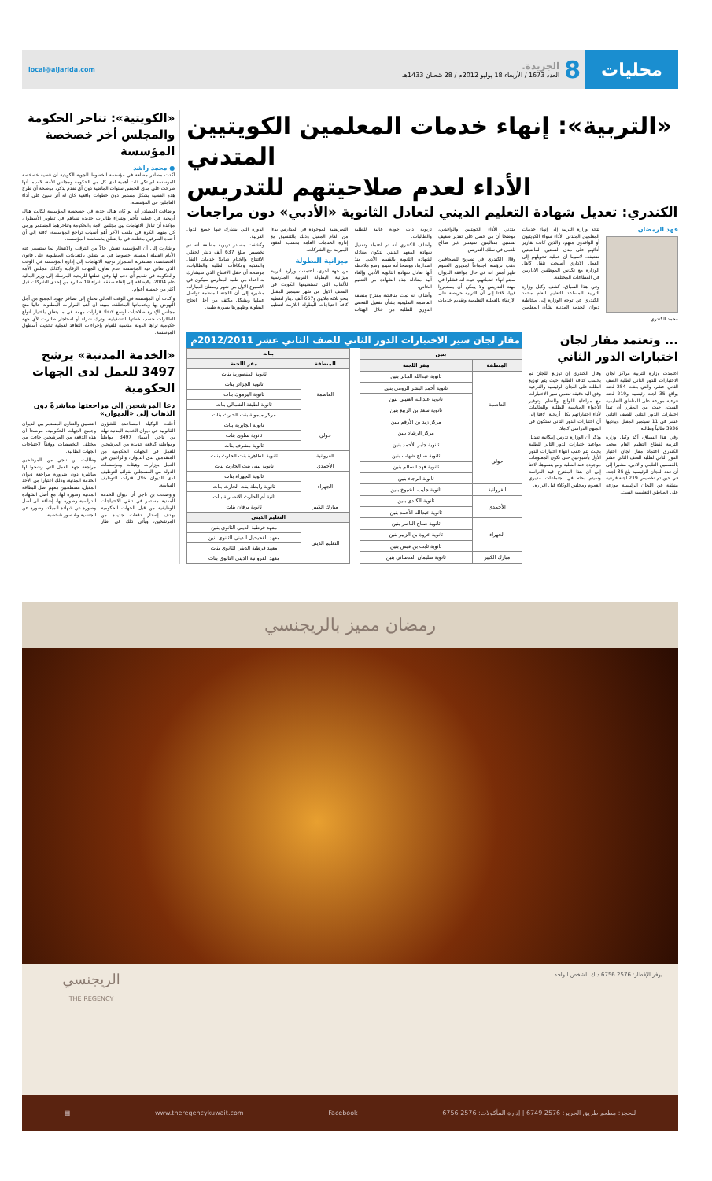محليات
8
الجريدة.
العدد 1673 / الأربعاء 18 يوليو 2012م / 28 شعبان 1433هـ
local@aljarida.com
«التربية»: إنهاء خدمات المعلمين الكويتيين المتدني
الأداء لعدم صلاحيتهم للتدريس
الكندري: تعديل شهادة التعليم الديني لتعادل الثانوية «الأدبي» دون مراجعات
فهد الرمضان
محمد الكندري
تتجه وزارة التربية إلى إنهاء خدمات المعلمين المتدني الأداء سواء الكويتيون أو الوافدون منهم، والذين كانت تقارير أدائهم على مدى السنتين الماضيتين ضعيفة، لاسيما أن عملية تحويلهم إلى العمل الاداري أصبحت تثقل كاهل الوزارة مع تكدس الموظفين الاداريين في القطاعات المختلفة.
وفي هذا السياق، كشف وكيل وزارة التربية المساعد للتعليم العام محمد الكندري عن توجه الوزارة إلى مخاطبة ديوان الخدمة المدنية بشأن المعلمين متدني الأداء الكويتيين والوافدين، موضحا أن من حصل على تقدير ضعيف لسنتين متتاليتين سيعتبر غير صالح للعمل في سلك التدريس.
وقال الكندري في تصريح للصحافيين عقب ترؤسه اجتماعاً لمديري العموم ظهر أمس انه في حال موافقة الديوان سيتم انهاء خدماتهم، حيث انه فشلوا في مهنة التدريس ولا يمكن أن يستمروا فيها، لافتا إلى أن التربية حريصة على الارتقاء بالعملية التعليمية وتقديم خدمات تربوية ذات جودة عالية للطلبة والطالبات.
وأضاف الكندري أنه تم اعتماد وتعديل شهادة المعهد الديني لتكون معادلة لشهادة الثانوية بالقسم الأدبي منذ اصدارها، موضحا أنه سيتم وضع ملاحظة أنها تعادل شهادة الثانوية الأدبي وإلغاء آلية معادلة هذه الشهادة من التعليم الخاص.
وأضاف أنه تمت مناقشة مقترح منطقة العاصمة التعليمية بشأن تفعيل الفحص الدوري للطلبة من خلال الهيئات التمريضية الموجودة في المدارس بدءا من العام المقبل وذلك بالتنسيق مع إدارة الخدمات العامة بحسب العقود المبرمة مع الشركات.
ميزانية البطولة
من جهة اخرى، اعتمدت وزارة التربية ميزانية البطولة العربية المدرسية للألعاب التي تستضيفها الكويت في النصف الاول من شهر سبتمبر المقبل بنحو ثلاثة ملايين و657 ألف دينار لتغطية كافة احتياجات البطولة اللازمة لتنظيم الدورة التي يشارك فيها جميع الدول العربية.
وكشفت مصادر تربوية مطلعة أنه تم تخصيص مبلغ 637 ألف دينار لحفلي الافتتاح والختام شاملا خدمات النقل والتغذية ومكافآت الطلبة والطالبات، موضحة أن حفل الافتتاح الذي سيشارك به اعداد من طلبة المدارس سيكون في الاسبوع الاول من شهر رمضان المبارك، مشيرة إلى أن اللجنة المنظمة تواصل عملها وبشكل مكثف من أجل انجاح البطولة وظهورها بصورة طيبة.
... وتعتمد مقار لجان اختبارات الدور الثاني
اعتمدت وزارة التربية مراكز لجان الاختبارات للدور الثاني لطلبة الصف الثاني عشر، والتي بلغت 254 لجنة بواقع 35 لجنة رئيسية و219 لجنة فرعية موزعة على المناطق التعليمية الست، حيث من المقرر أن تبدأ اختبارات الدور الثاني للصف الثاني عشر في 11 سبتمبر المقبل ويؤديها 3936 طالباً وطالبة.
وفي هذا السياق، أكد وكيل وزارة التربية لقطاع التعليم العام محمد الكندري اعتماد مقار لجان اختبار الدور الثاني لطلبة الصف الثاني عشر بالقسمين العلمي والادبي، مشيرا إلى أن عدد اللجان الرئيسية بلغ 35 لجنة، في حين تم تخصيص 219 لجنة فرعية منبثقة عن اللجان الرئيسية موزعة على المناطق التعليمية الست.
وقال الكندري إن توزيع اللجان تم بحسب كثافة الطلبة حيث يتم توزيع الطلبة على اللجان الرئيسية والفرعية وفق آلية دقيقة تضمن سير الاختبارات مع مراعاة اللوائح والنظم وتوفير الأجواء المناسبة للطلبة والطالبات لأداء اختباراتهم بكل أريحية، لافتا إلى أن اختبارات الدور الثاني ستكون في المنهج الدراسي كاملا.
وذكر أن الوزارة تدرس إمكانية تعديل مواعيد اختبارات الدور الثاني للطلبة بحيث تتم عقب انتهاء اختبارات الدور الأول بأسبوعين حتى تكون المعلومات موجودة عند الطلبة ولم ينسوها، لافتا إلى ان هذا المقترح قيد الدراسة وسيتم بحثه في اجتماعات مديري العموم ومجلس الوكلاء قبل اقراره.
مقار لجان سير الاختبارات الدور الثاني للصف الثاني عشر 2012/2011م
| بنين | |
| --- | --- |
| المنطقة | مقر اللجنة |
| العاصمة | ثانوية عبدالله الجابر بنين |
| | ثانوية أحمد البشر الرومي بنين |
| | ثانوية عبدالله العتيبي بنين |
| | ثانوية سعد بن الربيع بنين |
| | مركز زيد بن الأرقم بنين |
| | مركز الرشاد بنين |
| حولي | ثانوية جابر الأحمد بنين |
| | ثانوية صالح شهاب بنين |
| | ثانوية فهد السالم بنين |
| | ثانوية الرجاء بنين |
| الفروانية | ثانوية جليب الشيوخ بنين |
| الأحمدي | ثانوية الكندي بنين |
| | ثانوية عبدالله الأحمد بنين |
| الجهراء | ثانوية صباح الناصر بنين |
| | ثانوية عروة بن الزبير بنين |
| | ثانوية ثابت بن قيس بنين |
| مبارك الكبير | ثانوية سليمان العدساني بنين |
| بنات | |
| --- | --- |
| المنطقة | مقر اللجنة |
| العاصمة | ثانوية المنصورية بنات |
| | ثانوية الجزائر بنات |
| | ثانوية اليرموك بنات |
| | ثانوية لطيفة الشمالي بنات |
| | مركز ميمونة بنت الحارث بنات |
| حولي | ثانوية الجابرية بنات |
| | ثانوية سلوى بنات |
| | ثانوية مشرف بنات |
| الفروانية | ثانوية الطاهرة بنت الحارث بنات |
| الأحمدي | ثانوية لبنى بنت الحارث بنات |
| الجهراء | ثانوية الجهراء بنات |
| | ثانوية رابطة بنت الحارث بنات |
| | ثانية أم الحارث الانصارية بنات |
| مبارك الكبير | ثانوية برقان بنات |
| التعليم الديني | |
| التعليم الديني | معهد قرطبة الديني الثانوي بنين |
| | معهد الفحيحيل الديني الثانوي بنين |
| | معهد قرطبة الديني الثانوي بنات |
| | معهد الفروانية الديني الثانوي بنات |
«الكويتية»: تناحر الحكومة والمجلس أخر خصخصة المؤسسة
● محمد راشد
أكدت مصادر مطلعة في مؤسسة الخطوط الجوية الكويتية أن قضية خصخصة المؤسسة لم تكن ذات أهمية لدى كل من الحكومة ومجلس الأمة، لاسيما أنها طرحت على مدى الخمس سنوات الماضية دون أي تقدم يذكر، موضحة أن طرح هذه القضية بشكل مستمر دون خطوات واقعية كان له أثر سيئ على أداء العاملين في المؤسسة.
وأضافت المصادر أنه لو كان هناك جدية في خصخصة المؤسسة لكانت هناك أريحية في عملية تأجير وشراء طائرات جديدة تساهم في تطوير الأسطول، مؤكدة أن تبادل الاتهامات بين مجلس الأمة والحكومة وتناحرهما المستمر ورمي كل منهما الكرة في ملعب الآخر أهم أسباب تراجع المؤسسة، لافتة إلى أن أجندة الطرفين مختلفة في ما يتعلق بخصخصة المؤسسة.
وأشارت إلى أن المؤسسة تعيش حالاً من الترقب والانتظار لما ستسفر عنه الأيام القليلة المقبلة، خصوصا في ما يتعلق بالتعديلات المطلوبة على قانون الخصخصة، مستغربة استمرار توجيه الاتهامات إلى إدارة المؤسسة في الوقت الذي تعاني فيه المؤسسة عدم تعاون الجهات الرقابية وكذلك مجلس الأمة والحكومة في تقديم أي دعم لها وفق خطتها للربحية المرسلة إلى وزير المالية عام 2004، بالإضافة إلى إلغاء صفقة شراء 19 طائرة من إحدى الشركات قبل أكثر من خمسة أعوام.
وأكدت أن المؤسسة في الوقت الحالي تحتاج إلى تضافر جهود الجميع من أجل النهوض بها وبخدماتها المختلفة، مبينة أن أهم القرارات المطلوبة حاليا منح مجلس الإدارة صلاحيات أوسع لاتخاذ قرارات مهمة في ما يتعلق باختيار أنواع الطائرات حسب خطتها التشغيلية، وترك شراء أو استئجار طائرات لأي جهة حكومية تراها الدولة مناسبة للقيام بإجراءات التعاقد لعملية تحديث أسطول المؤسسة.
«الخدمة المدنية» يرشح 3497 للعمل لدى الجهات الحكومية
دعا المرشحين إلى مراجعتها مباشرةً دون الذهاب إلى «الديوان»
أعلنت الوكيلة المساعدة للشؤون القانونية في ديوان الخدمة المدنية نهلة بن ناجي أسماء 3497 مواطناً ومواطنة كدفعة جديدة من المرشحين للعمل في الجهات الحكومية من المتقدمين لدى الديوان، والراغبين في العمل بوزارات وهيئات ومؤسسات الدولة من المسجلين بقوائم التوظيف لدى الديوان خلال فترات التوظيف السابقة.
وأوضحت بن ناجي أن ديوان الخدمة المدنية مستمر في تلقي الاحتياجات الوظيفية من قبل الجهات الحكومية بهدف إصدار دفعات جديدة من المرشحين، ويأتي ذلك في إطار التنسيق والتعاون المستمر بين الديوان وجميع الجهات الحكومية، موضحاً أن هذه الدفعة من المرشحين جاءت من مختلف التخصصات ووفقاً لاحتياجات الجهات الطالبة.
وطالبت بن ناجي من المرشحين مراجعة جهة العمل التي رشحوا لها مباشرة دون ضرورة مراجعة ديوان الخدمة المدنية، وذلك اعتبارا من الأحد المقبل، مصطحبين معهم أصل البطاقة المدنية وصورة لها، مع أصل الشهادة الدراسية وصورة لها، إضافة إلى أصل وصورة عن شهادة الميلاد، وصورة عن الجنسية و4 صور شخصية.
رمضان مميز بالريجنسي
يوفر الإفطار: 2576 6756 د.ك للشخص الواحد
الريجنسي
THE REGENCY
▦ www.theregencykuwait.com Facebook للحجز: مطعم طريق الحرير: 2576 6749 | إدارة المأكولات: 2576 6756